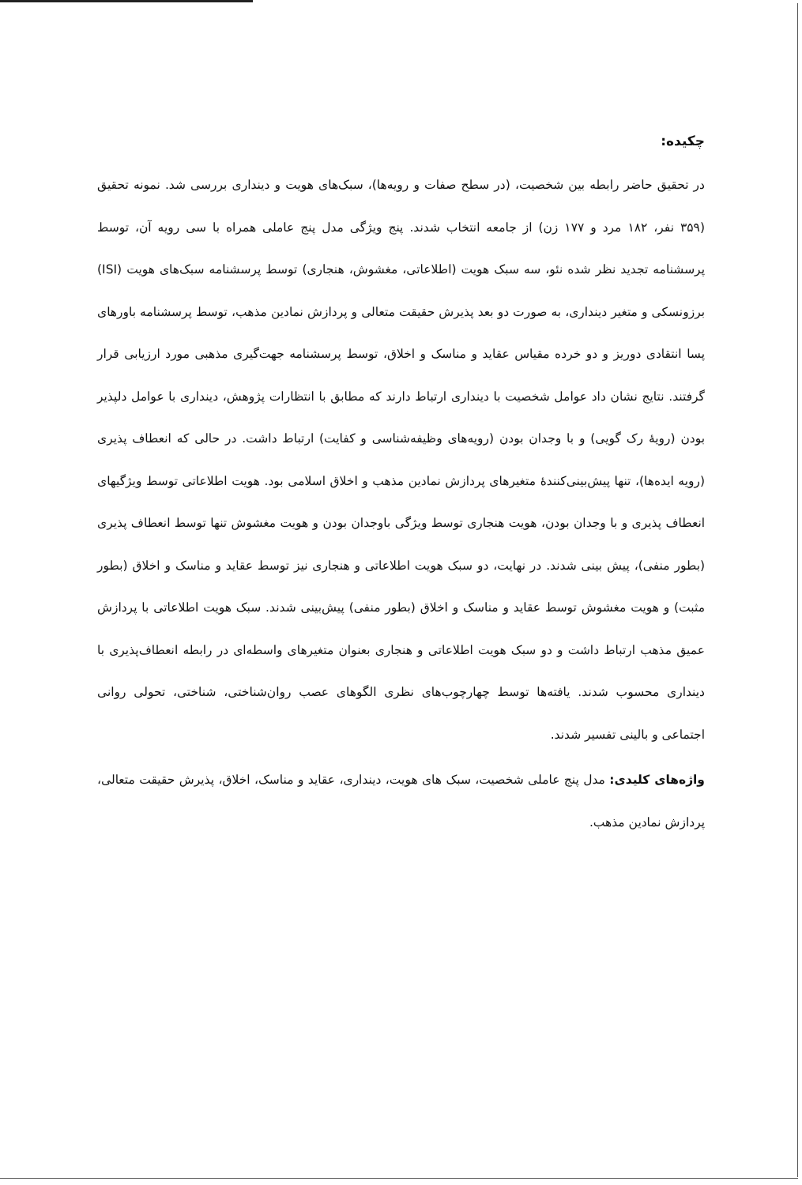چکیده:
در تحقیق حاضر رابطه بین شخصیت، (در سطح صفات و رویه‌ها)، سبک‌های هویت و دینداری بررسی شد. نمونه تحقیق (۳۵۹ نفر، ۱۸۲ مرد و ۱۷۷ زن) از جامعه انتخاب شدند. پنج ویژگی مدل پنج عاملی همراه با سی رویه آن، توسط پرسشنامه تجدید نظر شده نئو، سه سبک هویت (اطلاعاتی، مغشوش، هنجاری) توسط پرسشنامه سبک‌های هویت (ISI) برزونسکی و متغیر دینداری، به صورت دو بعد پذیرش حقیقت متعالی و پردازش نمادین مذهب، توسط پرسشنامه باورهای پسا انتقادی دوریز و دو خرده مقیاس عقاید و مناسک و اخلاق، توسط پرسشنامه جهت‌گیری مذهبی مورد ارزیابی قرار گرفتند. نتایج نشان داد عوامل شخصیت با دینداری ارتباط دارند که مطابق با انتظارات پژوهش، دینداری با عوامل دلپذیر بودن (رویهٔ رک گویی) و با وجدان بودن (رویه‌های وظیفه‌شناسی و کفایت) ارتباط داشت. در حالی که انعطاف پذیری (رویه ایده‌ها)، تنها پیش‌بینی‌کنندهٔ متغیرهای پردازش نمادین مذهب و اخلاق اسلامی بود. هویت اطلاعاتی توسط ویژگیهای انعطاف پذیری و با وجدان بودن، هویت هنجاری توسط ویژگی باوجدان بودن و هویت مغشوش تنها توسط انعطاف پذیری (بطور منفی)، پیش بینی شدند. در نهایت، دو سبک هویت اطلاعاتی و هنجاری نیز توسط عقاید و مناسک و اخلاق (بطور مثبت) و هویت مغشوش توسط عقاید و مناسک و اخلاق (بطور منفی) پیش‌بینی شدند. سبک هویت اطلاعاتی با پردازش عمیق مذهب ارتباط داشت و دو سبک هویت اطلاعاتی و هنجاری بعنوان متغیرهای واسطه‌ای در رابطه انعطاف‌پذیری با دینداری محسوب شدند. یافته‌ها توسط چهارچوب‌های نظری الگوهای عصب روان‌شناختی، شناختی، تحولی روانی اجتماعی و بالینی تفسیر شدند.
واژه‌های کلیدی: مدل پنج عاملی شخصیت، سبک های هویت، دینداری، عقاید و مناسک، اخلاق، پذیرش حقیقت متعالی، پردازش نمادین مذهب.